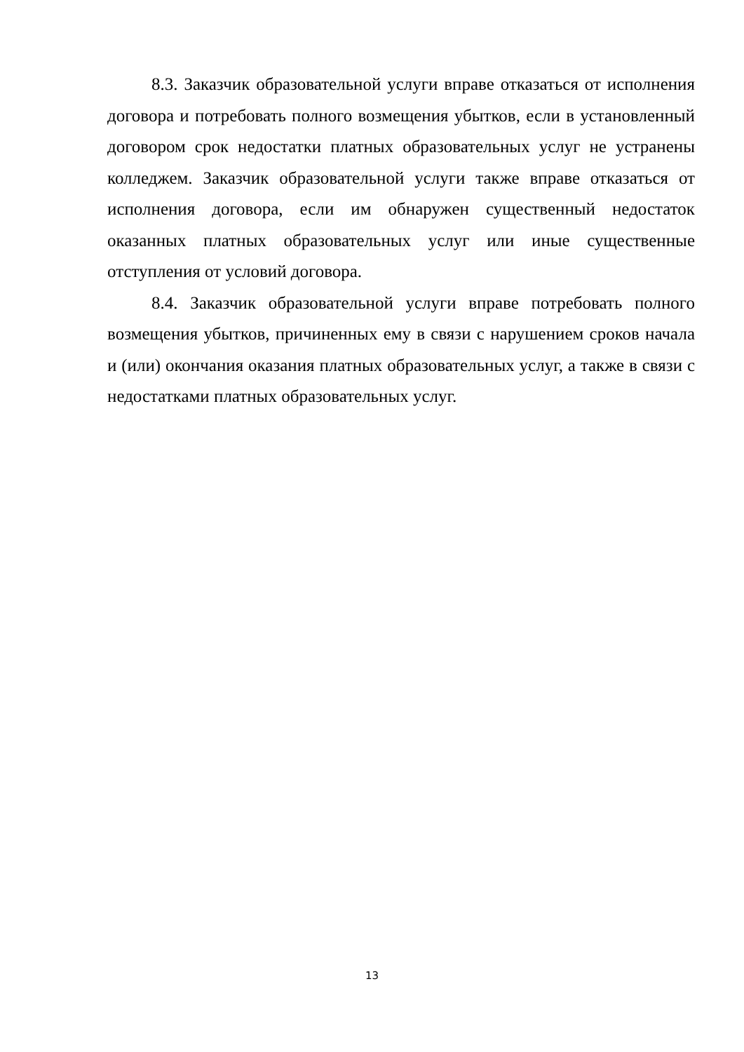8.3. Заказчик образовательной услуги вправе отказаться от исполнения договора и потребовать полного возмещения убытков, если в установленный договором срок недостатки платных образовательных услуг не устранены колледжем. Заказчик образовательной услуги также вправе отказаться от исполнения договора, если им обнаружен существенный недостаток оказанных платных образовательных услуг или иные существенные отступления от условий договора.
8.4. Заказчик образовательной услуги вправе потребовать полного возмещения убытков, причиненных ему в связи с нарушением сроков начала и (или) окончания оказания платных образовательных услуг, а также в связи с недостатками платных образовательных услуг.
13